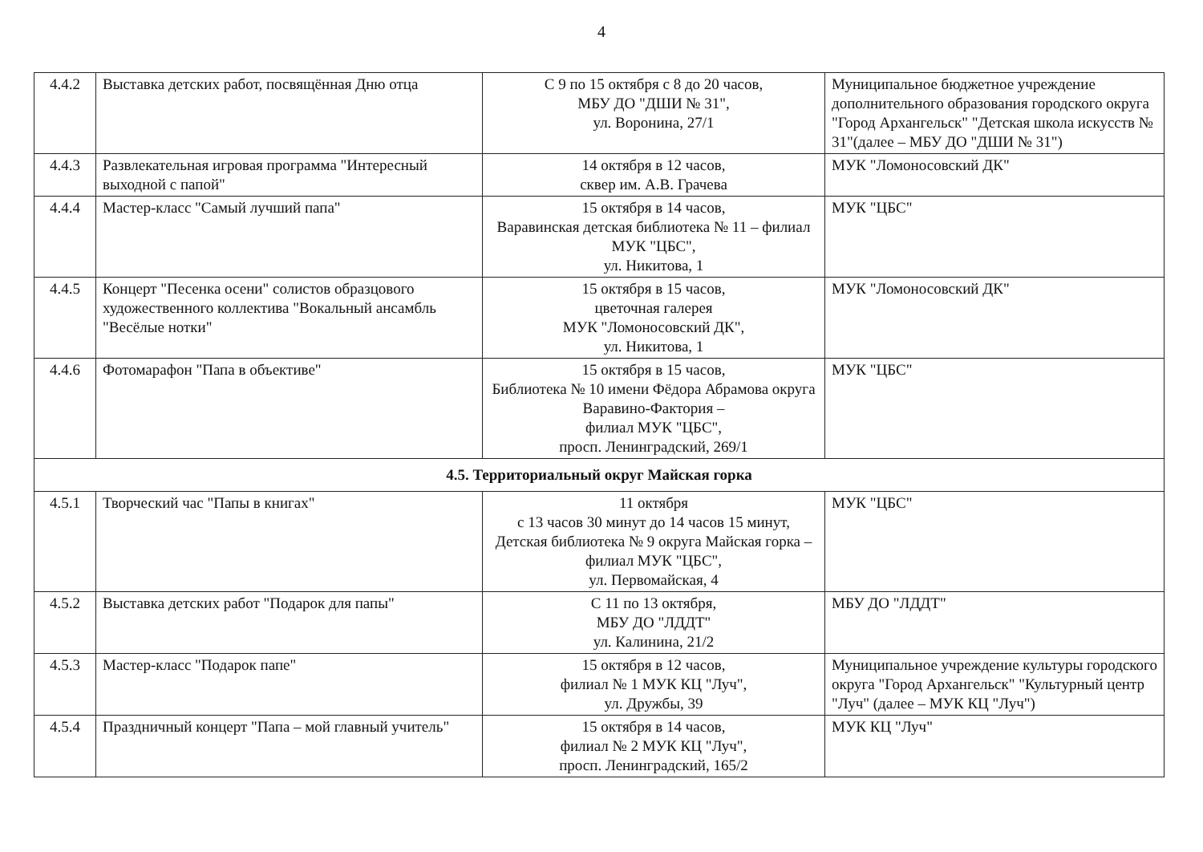4
| 4.4.2 | Выставка детских работ, посвящённая Дню отца | С 9 по 15 октября с 8 до 20 часов, МБУ ДО "ДШИ № 31", ул. Воронина, 27/1 | Муниципальное бюджетное учреждение дополнительного образования городского округа "Город Архангельск" "Детская школа искусств № 31"(далее – МБУ ДО "ДШИ № 31") |
| 4.4.3 | Развлекательная игровая программа "Интересный выходной с папой" | 14 октября в 12 часов, сквер им. А.В. Грачева | МУК "Ломоносовский ДК" |
| 4.4.4 | Мастер-класс "Самый лучший папа" | 15 октября в 14 часов, Варавинская детская библиотека № 11 – филиал МУК "ЦБС", ул. Никитова, 1 | МУК "ЦБС" |
| 4.4.5 | Концерт "Песенка осени" солистов образцового художественного коллектива "Вокальный ансамбль "Весёлые нотки" | 15 октября в 15 часов, цветочная галерея МУК "Ломоносовский ДК", ул. Никитова, 1 | МУК "Ломоносовский ДК" |
| 4.4.6 | Фотомарафон "Папа в объективе" | 15 октября в 15 часов, Библиотека № 10 имени Фёдора Абрамова округа Варавино-Фактория – филиал МУК "ЦБС", просп. Ленинградский, 269/1 | МУК "ЦБС" |
| 4.5. Территориальный округ Майская горка | | | |
| 4.5.1 | Творческий час "Папы в книгах" | 11 октября с 13 часов 30 минут до 14 часов 15 минут, Детская библиотека № 9 округа Майская горка – филиал МУК "ЦБС", ул. Первомайская, 4 | МУК "ЦБС" |
| 4.5.2 | Выставка детских работ "Подарок для папы" | С 11 по 13 октября, МБУ ДО "ЛДДТ" ул. Калинина, 21/2 | МБУ ДО "ЛДДТ" |
| 4.5.3 | Мастер-класс "Подарок папе" | 15 октября в 12 часов, филиал № 1 МУК КЦ "Луч", ул. Дружбы, 39 | Муниципальное учреждение культуры городского округа "Город Архангельск" "Культурный центр "Луч" (далее – МУК КЦ "Луч") |
| 4.5.4 | Праздничный концерт "Папа – мой главный учитель" | 15 октября в 14 часов, филиал № 2 МУК КЦ "Луч", просп. Ленинградский, 165/2 | МУК КЦ "Луч" |